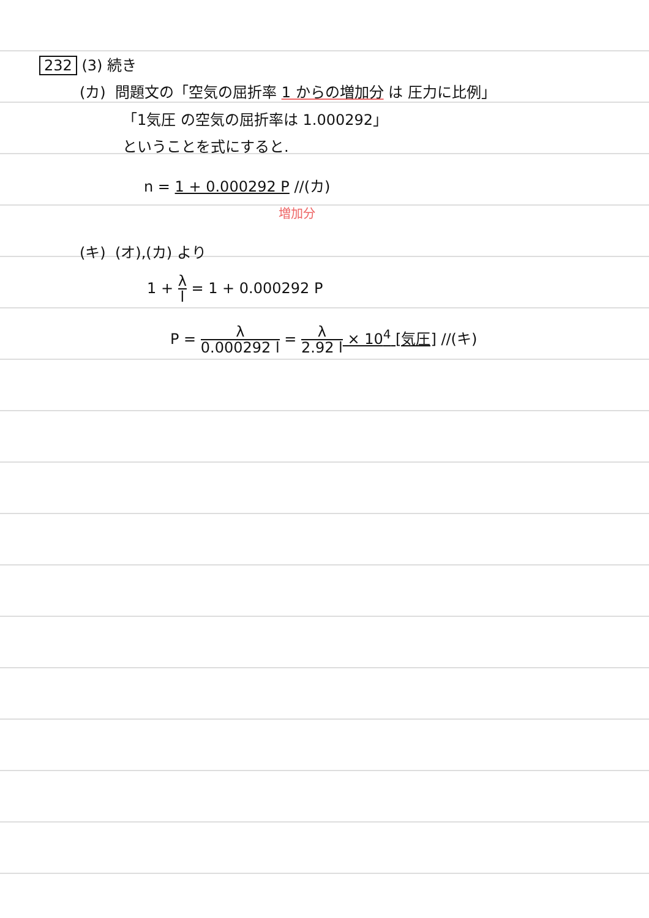232 (3) 続き
(カ) 問題文の「空気の屈折率 1 からの増加分 は 圧力に比例」
「1気圧 の空気の屈折率は 1.000292」
ということを式にすると.
n = 1 + 0.000292 P //(カ)
増加分
(キ) (オ),(カ) より
1 + λ l = 1 + 0.000292 P
P = λ 0.000292 l = λ 2.92 l × 10<sup>4</sup> [気圧] //(キ)